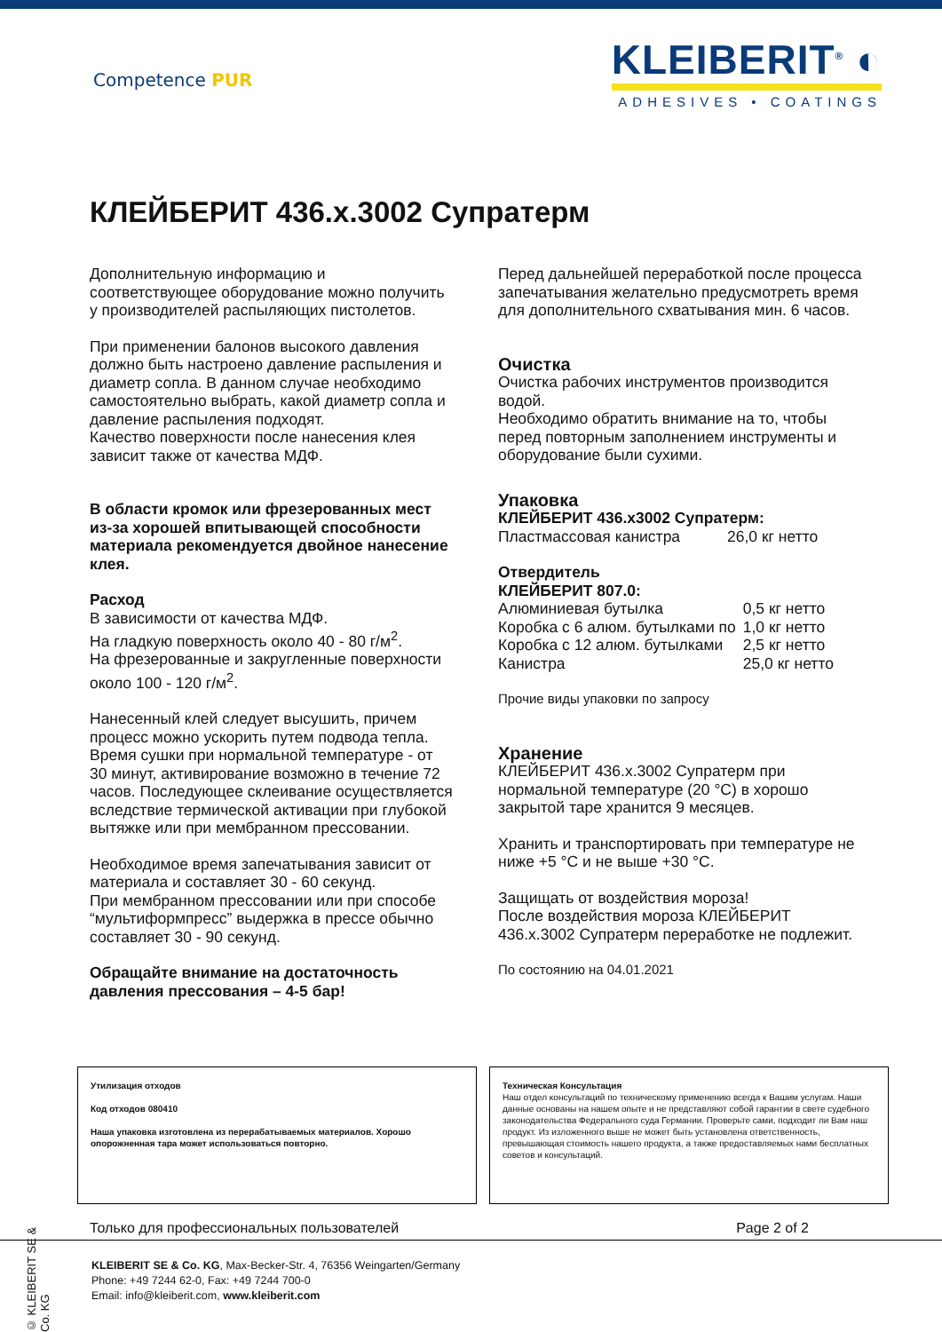Competence PUR
KLEIBERIT<sup>®</sup> ◐
ADHESIVES • COATINGS
КЛЕЙБЕРИТ 436.х.3002 Супратерм
Дополнительную информацию и соответствующее оборудование можно получить у производителей распыляющих пистолетов.
При применении балонов высокого давления должно быть настроено давление распыления и диаметр сопла. В данном случае необходимо самостоятельно выбрать, какой диаметр сопла и давление распыления подходят.
Качество поверхности после нанесения клея зависит также от качества МДФ.
В области кромок или фрезерованных мест из-за хорошей впитывающей способности материала рекомендуется двойное нанесение клея.
Расход
В зависимости от качества МДФ.
На гладкую поверхность около 40 - 80 г/м<sup>2</sup>.
На фрезерованные и закругленные поверхности около 100 - 120 г/м<sup>2</sup>.
Нанесенный клей следует высушить, причем процесс можно ускорить путем подвода тепла. Время сушки при нормальной температуре - от 30 минут, активирование возможно в течение 72 часов. Последующее склеивание осуществляется вследствие термической активации при глубокой вытяжке или при мембранном прессовании.
Необходимое время запечатывания зависит от материала и составляет 30 - 60 секунд.
При мембранном прессовании или при способе “мультиформпресс” выдержка в прессе обычно составляет 30 - 90 секунд.
Обращайте внимание на достаточность давления прессования – 4-5 бар!
Перед дальнейшей переработкой после процесса запечатывания желательно предусмотреть время для дополнительного схватывания мин. 6 часов.
Очистка
Очистка рабочих инструментов производится водой.
Необходимо обратить внимание на то, чтобы перед повторным заполнением инструменты и оборудование были сухими.
Упаковка
КЛЕЙБЕРИТ 436.х3002 Супратерм:
| Пластмассовая канистра | 26,0 кг нетто |
Отвердитель
КЛЕЙБЕРИТ 807.0:
| Алюминиевая бутылка | 0,5 кг нетто |
| Коробка с 6 алюм. бутылками по | 1,0 кг нетто |
| Коробка с 12 алюм. бутылками | 2,5 кг нетто |
| Канистра | 25,0 кг нетто |
Прочие виды упаковки по запросу
Хранение
КЛЕЙБЕРИТ 436.х.3002 Супратерм при нормальной температуре (20 °C) в хорошо закрытой таре хранится 9 месяцев.
Хранить и транспортировать при температуре не ниже +5 °C и не выше +30 °C.
Защищать от воздействия мороза!
После воздействия мороза КЛЕЙБЕРИТ 436.х.3002 Супратерм переработке не подлежит.
По состоянию на 04.01.2021
Утилизация отходов
Код отходов 080410
Наша упаковка изготовлена из перерабатываемых материалов. Хорошо опорожненная тара может использоваться повторно.
Техническая Консультация
Наш отдел консультаций по техническому применению всегда к Вашим услугам. Наши данные основаны на нашем опыте и не представляют собой гарантии в свете судебного законодательства Федерального суда Германии. Проверьте сами, подходит ли Вам наш продукт. Из изложенного выше не может быть установлена ответственность, превышающая стоимость нашего продукта, а также предоставляемых нами бесплатных советов и консультаций.
Только для профессиональных пользователей Page 2 of 2
KLEIBERIT SE & Co. KG, Max-Becker-Str. 4, 76356 Weingarten/Germany
Phone: +49 7244 62-0, Fax: +49 7244 700-0
Email: info@kleiberit.com, www.kleiberit.com
© KLEIBERIT SE & Co. KG